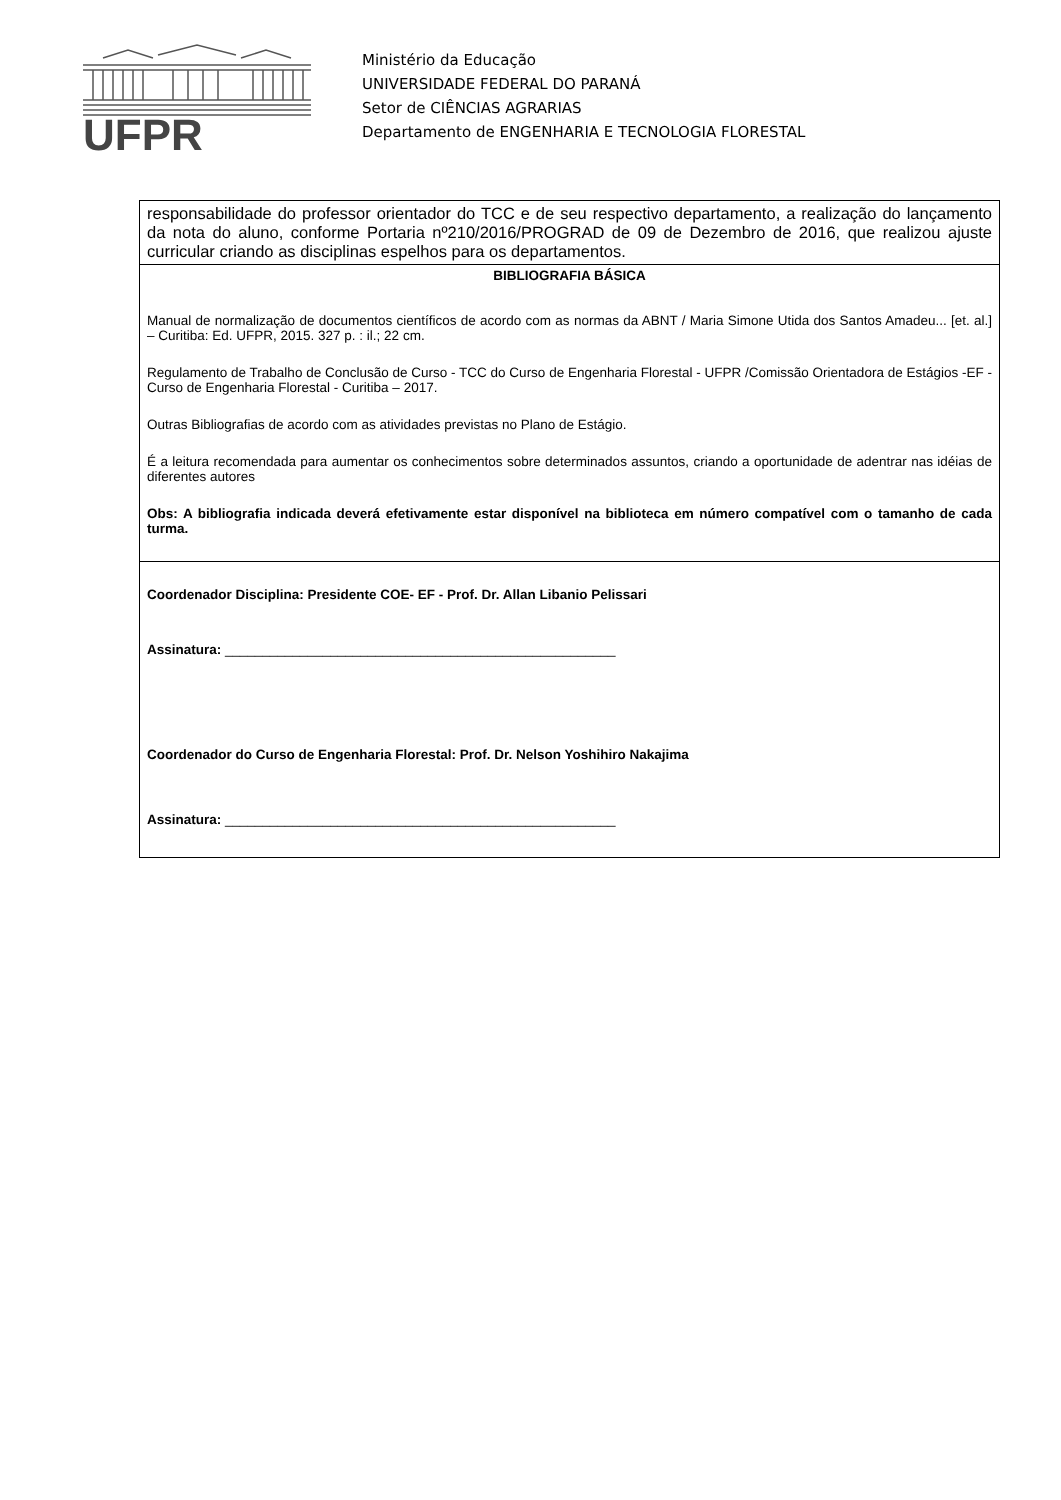UFPR
Ministério da Educação
UNIVERSIDADE FEDERAL DO PARANÁ
Setor de CIÊNCIAS AGRARIAS
Departamento de ENGENHARIA E TECNOLOGIA FLORESTAL
| responsabilidade do professor orientador do TCC e de seu respectivo departamento, a realização do lançamento da nota do aluno, conforme Portaria nº210/2016/PROGRAD de 09 de Dezembro de 2016, que realizou ajuste curricular criando as disciplinas espelhos para os departamentos. |
| BIBLIOGRAFIA BÁSICA Manual de normalização de documentos científicos de acordo com as normas da ABNT / Maria Simone Utida dos Santos Amadeu... [et. al.] – Curitiba: Ed. UFPR, 2015. 327 p. : il.; 22 cm. Regulamento de Trabalho de Conclusão de Curso - TCC do Curso de Engenharia Florestal - UFPR /Comissão Orientadora de Estágios -EF - Curso de Engenharia Florestal - Curitiba – 2017. Outras Bibliografias de acordo com as atividades previstas no Plano de Estágio. É a leitura recomendada para aumentar os conhecimentos sobre determinados assuntos, criando a oportunidade de adentrar nas idéias de diferentes autores Obs: A bibliografia indicada deverá efetivamente estar disponível na biblioteca em número compatível com o tamanho de cada turma. |
| Coordenador Disciplina: Presidente COE- EF - Prof. Dr. Allan Libanio Pelissari Assinatura: ____________________________________________________ Coordenador do Curso de Engenharia Florestal: Prof. Dr. Nelson Yoshihiro Nakajima Assinatura: ____________________________________________________ |